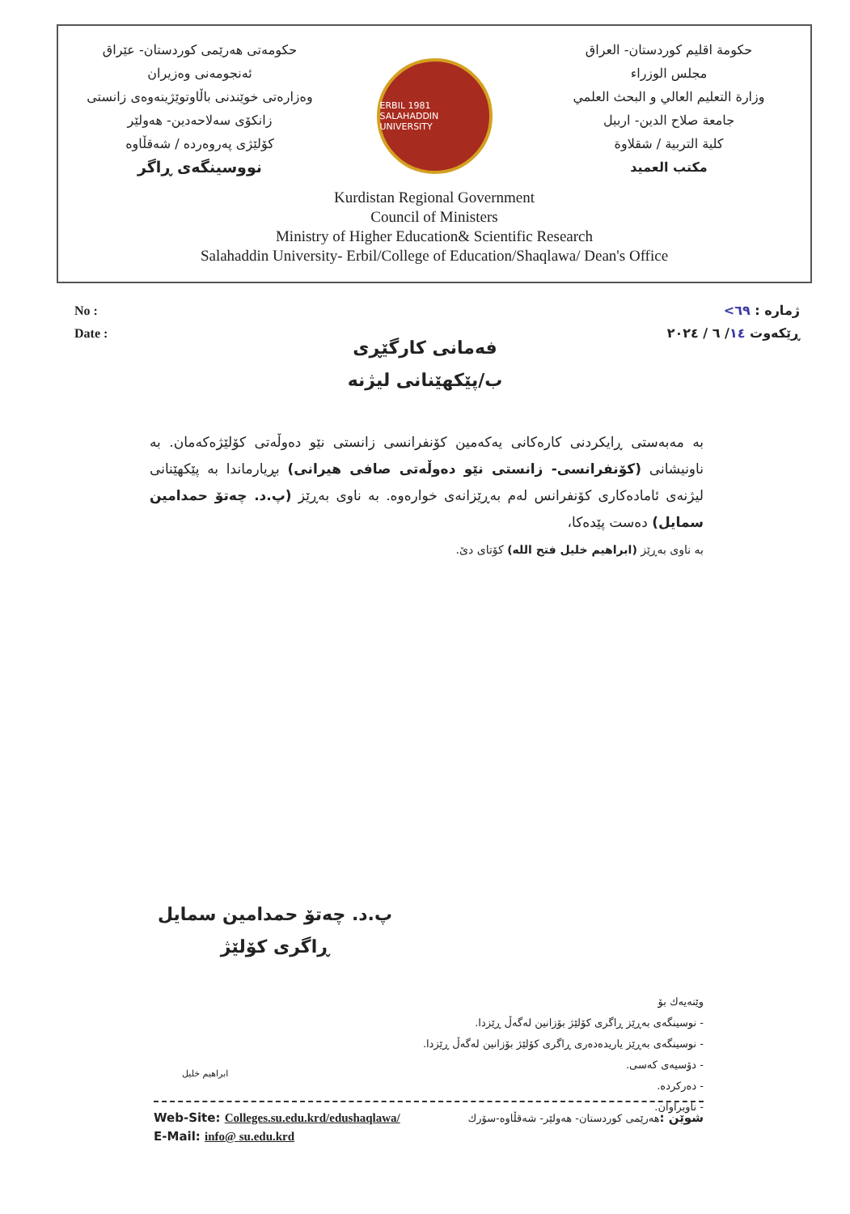حکومەتی هەرێمی کوردستان- عێراق
ئەنجومەنی وەزیران
وەزارەتی خوێندنی باڵاوتوێژینەوەی زانستی
زانکۆی سەلاحەدین- هەولێر
کۆلێژی پەروەردە / شەقڵاوە
نووسینگەی ڕاگر
ERBIL 1981
SALAHADDIN UNIVERSITY
حكومة اقليم كوردستان- العراق
مجلس الوزراء
وزارة التعليم العالي و البحث العلمي
جامعة صلاح الدين- اربيل
كلية التربية / شقلاوة
مكتب العميد
Kurdistan Regional Government
Council of Ministers
Ministry of Higher Education& Scientific Research
Salahaddin University- Erbil/College of Education/Shaqlawa/ Dean's Office
No :
Date :
ژمارە : ٦٩>
ڕێکەوت ١٤/ ٦ / ٢٠٢٤
فەمانی کارگێڕی
ب/پێکهێنانی لیژنە
بە مەبەستی ڕایکردنی کارەکانی یەکەمین کۆنفرانسی زانستی نێو دەوڵەتی کۆلێژەکەمان. بە ناونیشانی (کۆنفرانسی- زانستی نێو دەوڵەتی صافی هیرانی) بڕیارماندا بە پێکهێنانی لیژنەی ئامادەکاری کۆنفرانس لەم بەڕێزانەی خوارەوە. بە ناوی بەڕێز (پ.د. چەتۆ حمدامین سمایل) دەست پێدەکا،
بە ناوی بەڕێز (ابراهیم خلیل فتح الله) کۆتای دێ.
پ.د. چەتۆ حمدامین سمایل
ڕاگری کۆلێژ
وێنەیەك بۆ
- نوسینگەی بەڕێز ڕاگری کۆلێژ بۆزانین لەگەڵ ڕێزدا.
- نوسینگەی بەڕێز یاریدەدەری ڕاگری کۆلێژ بۆزانین لەگەڵ ڕێزدا.
- دۆسیەی کەسی.
- دەرکردە.
- ناوبراوان.
ابراهيم خليل
Web-Site: Colleges.su.edu.krd/edushaqlawa/ شوێن :هەرێمی کوردستان- هەولێر- شەقڵاوە-سۆرك
E-Mail: info@ su.edu.krd